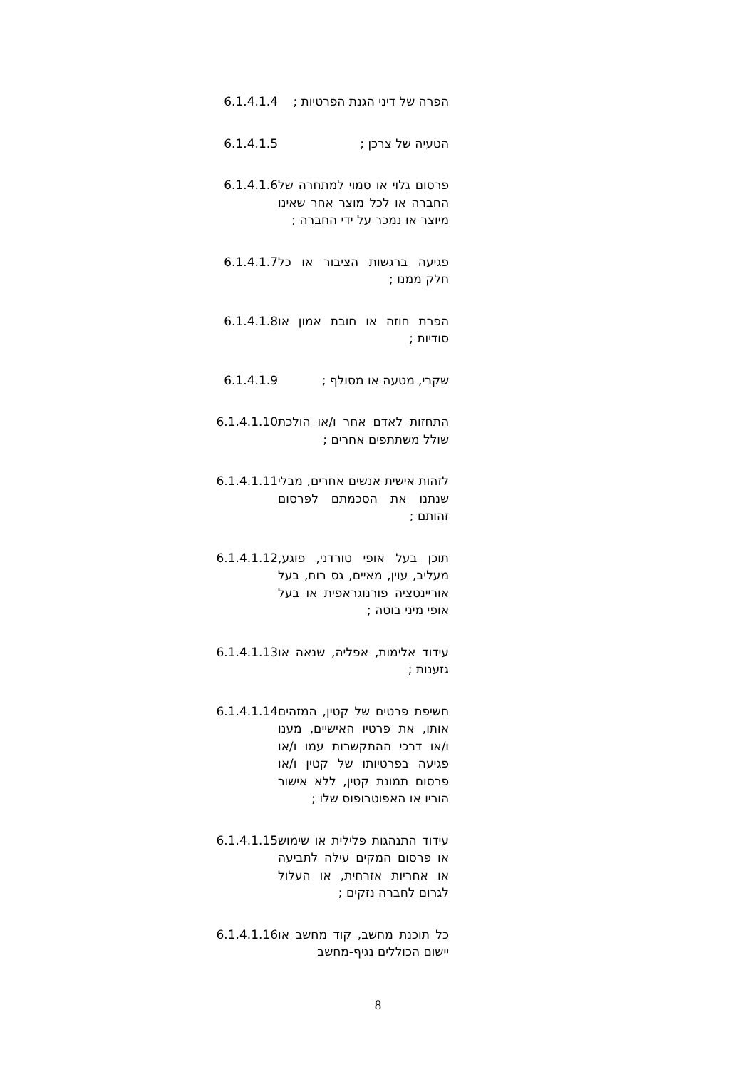6.1.4.1.4 הפרה של דיני הגנת הפרטיות ;
6.1.4.1.5 הטעיה של צרכן ;
6.1.4.1.6 פרסום גלוי או סמוי למתחרה של החברה או לכל מוצר אחר שאינו מיוצר או נמכר על ידי החברה ;
6.1.4.1.7 פגיעה ברגשות הציבור או כל חלק ממנו ;
6.1.4.1.8 הפרת חוזה או חובת אמון או סודיות ;
6.1.4.1.9 שקרי, מטעה או מסולף ;
6.1.4.1.10
התחזות לאדם אחר ו/או הולכת שולל משתתפים אחרים ;
6.1.4.1.11
לזהות אישית אנשים אחרים, מבלי שנתנו את הסכמתם לפרסום זהותם ;
6.1.4.1.12
תוכן בעל אופי טורדני, פוגע, מעליב, עוין, מאיים, גס רוח, בעל אוריינטציה פורנוגראפית או בעל אופי מיני בוטה ;
6.1.4.1.13
עידוד אלימות, אפליה, שנאה או גזענות ;
6.1.4.1.14
חשיפת פרטים של קטין, המזהים אותו, את פרטיו האישיים, מענו ו/או דרכי ההתקשרות עמו ו/או פגיעה בפרטיותו של קטין ו/או פרסום תמונת קטין, ללא אישור הוריו או האפוטרופוס שלו ;
6.1.4.1.15
עידוד התנהגות פלילית או שימוש או פרסום המקים עילה לתביעה או אחריות אזרחית, או העלול לגרום לחברה נזקים ;
6.1.4.1.16
כל תוכנת מחשב, קוד מחשב או יישום הכוללים נגיף-מחשב
8